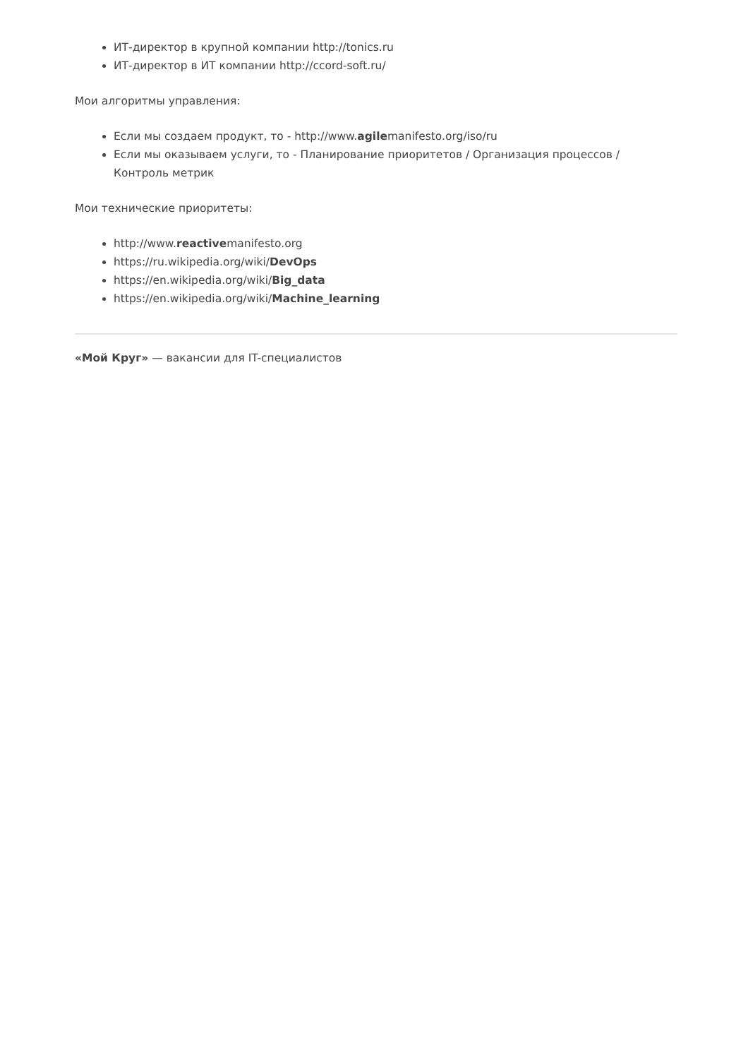ИТ-директор в крупной компании http://tonics.ru
ИТ-директор в ИТ компании http://ccord-soft.ru/
Мои алгоритмы управления:
Если мы создаем продукт, то - http://www.agilemanifesto.org/iso/ru
Если мы оказываем услуги, то - Планирование приоритетов / Организация процессов / Контроль метрик
Мои технические приоритеты:
http://www.reactivemanifesto.org
https://ru.wikipedia.org/wiki/DevOps
https://en.wikipedia.org/wiki/Big_data
https://en.wikipedia.org/wiki/Machine_learning
«Мой Круг» — вакансии для IT-специалистов